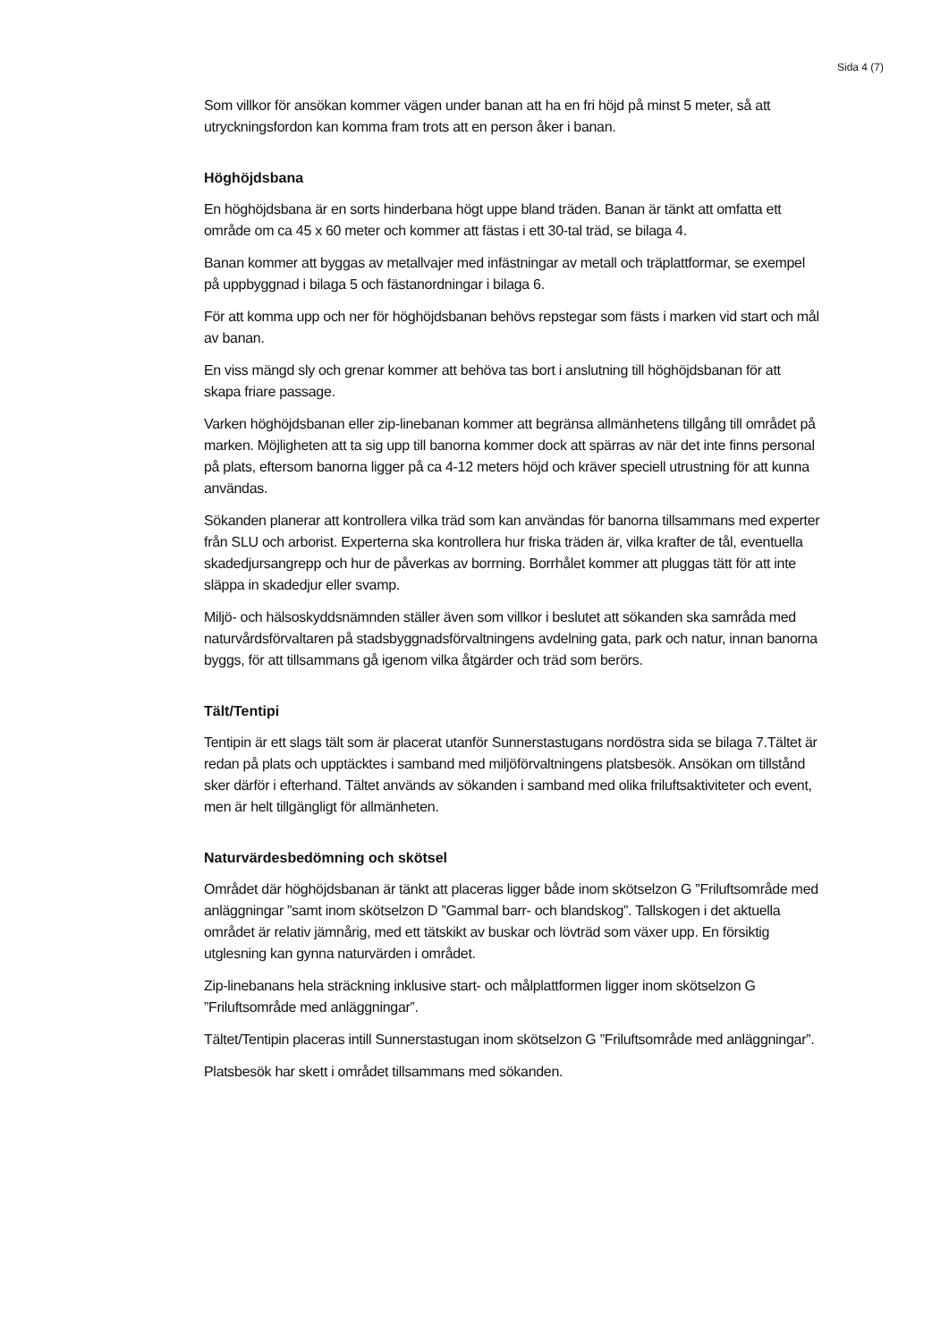Sida 4 (7)
Som villkor för ansökan kommer vägen under banan att ha en fri höjd på minst 5 meter, så att utryckningsfordon kan komma fram trots att en person åker i banan.
Höghöjdsbana
En höghöjdsbana är en sorts hinderbana högt uppe bland träden. Banan är tänkt att omfatta ett område om ca 45 x 60 meter och kommer att fästas i ett 30-tal träd, se bilaga 4.
Banan kommer att byggas av metallvajer med infästningar av metall och träplattformar, se exempel på uppbyggnad i bilaga 5 och fästanordningar i bilaga 6.
För att komma upp och ner för höghöjdsbanan behövs repstegar som fästs i marken vid start och mål av banan.
En viss mängd sly och grenar kommer att behöva tas bort i anslutning till höghöjdsbanan för att skapa friare passage.
Varken höghöjdsbanan eller zip-linebanan kommer att begränsa allmänhetens tillgång till området på marken. Möjligheten att ta sig upp till banorna kommer dock att spärras av när det inte finns personal på plats, eftersom banorna ligger på ca 4-12 meters höjd och kräver speciell utrustning för att kunna användas.
Sökanden planerar att kontrollera vilka träd som kan användas för banorna tillsammans med experter från SLU och arborist. Experterna ska kontrollera hur friska träden är, vilka krafter de tål, eventuella skadedjursangrepp och hur de påverkas av borrning. Borrhålet kommer att pluggas tätt för att inte släppa in skadedjur eller svamp.
Miljö- och hälsoskyddsnämnden ställer även som villkor i beslutet att sökanden ska samråda med naturvårdsförvaltaren på stadsbyggnadsförvaltningens avdelning gata, park och natur, innan banorna byggs, för att tillsammans gå igenom vilka åtgärder och träd som berörs.
Tält/Tentipi
Tentipin är ett slags tält som är placerat utanför Sunnerstastugans nordöstra sida se bilaga 7.Tältet är redan på plats och upptäcktes i samband med miljöförvaltningens platsbesök. Ansökan om tillstånd sker därför i efterhand. Tältet används av sökanden i samband med olika friluftsaktiviteter och event, men är helt tillgängligt för allmänheten.
Naturvärdesbedömning och skötsel
Området där höghöjdsbanan är tänkt att placeras ligger både inom skötselzon G ”Friluftsområde med anläggningar ”samt inom skötselzon D ”Gammal barr- och blandskog”. Tallskogen i det aktuella området är relativ jämnårig, med ett tätskikt av buskar och lövträd som växer upp. En försiktig utglesning kan gynna naturvärden i området.
Zip-linebanans hela sträckning inklusive start- och målplattformen ligger inom skötselzon G ”Friluftsområde med anläggningar”.
Tältet/Tentipin placeras intill Sunnerstastugan inom skötselzon G ”Friluftsområde med anläggningar”.
Platsbesök har skett i området tillsammans med sökanden.